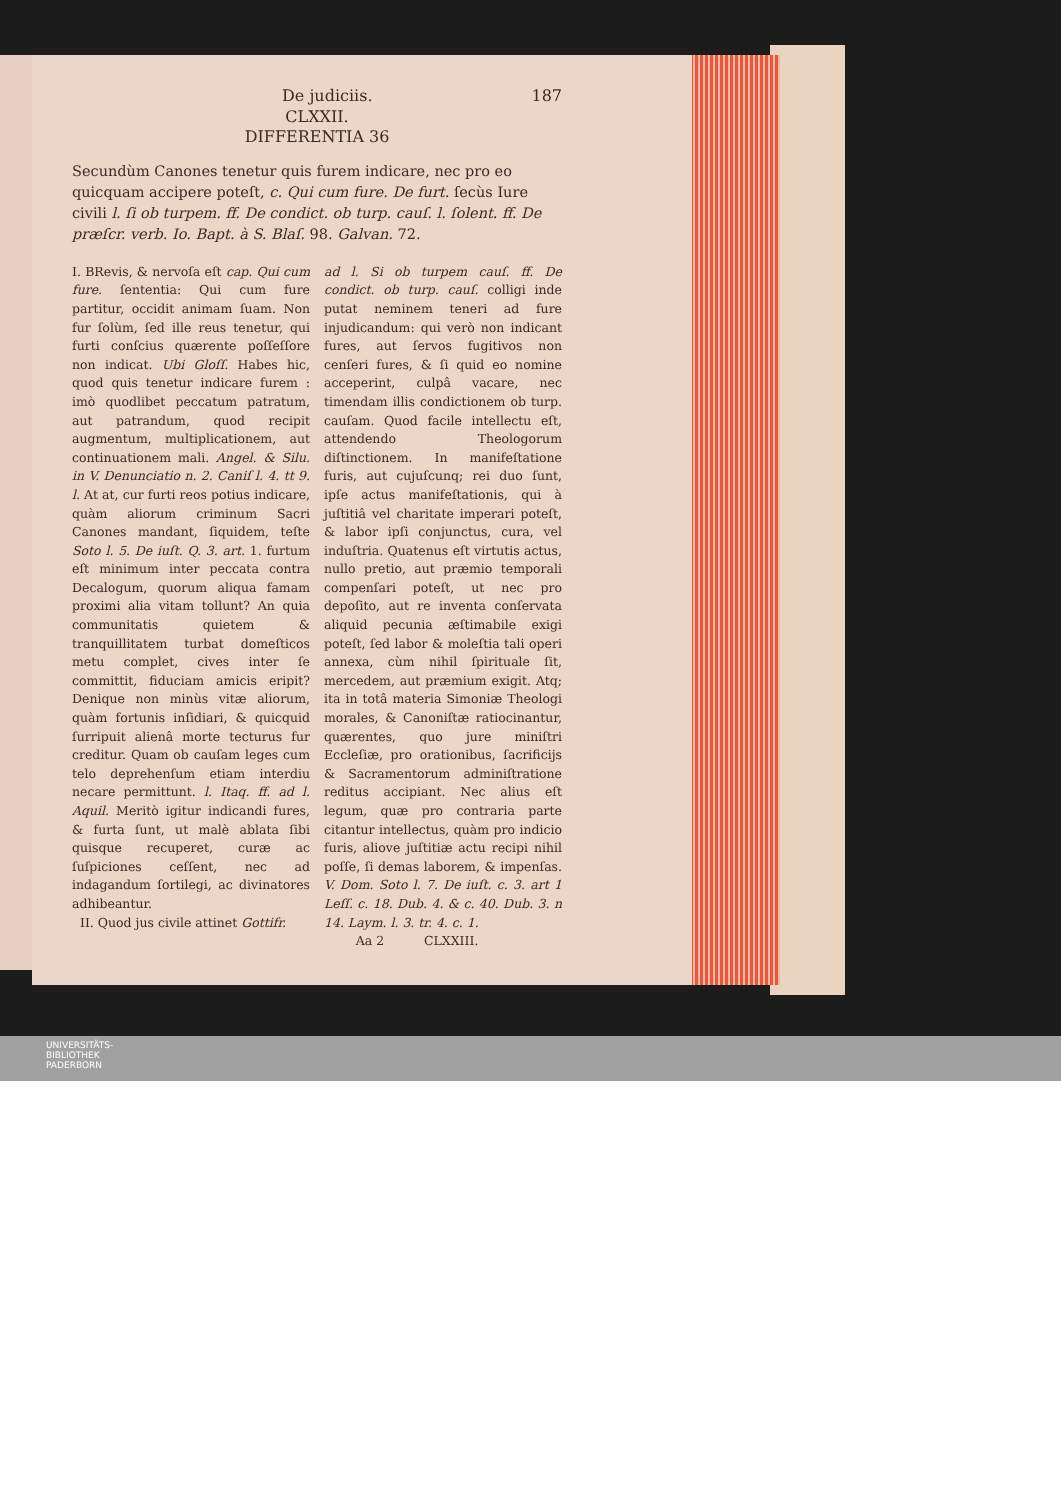De judiciis. 187
CLXXII.
DIFFERENTIA 36
Secundùm Canones tenetur quis furem indicare, nec pro eo quicquam accipere poteſt, c. Qui cum fure. De furt. ſecùs Iure civili l. ſi ob turpem. ff. De condict. ob turp. cauſ. l. ſolent. ff. De præſcr. verb. Io. Bapt. à S. Blaſ. 98. Galvan. 72.
I. BRevis, & nervoſa eſt cap. Qui cum fure. ſententia: Qui cum fure partitur, occidit animam ſuam. Non fur ſolùm, ſed ille reus tenetur, qui furti conſcius quærente poſſeſſore non indicat. Ubi Gloſſ. Habes hic, quod quis tenetur indicare furem : imò quodlibet peccatum patratum, aut patrandum, quod recipit augmentum, multiplicationem, aut continuationem mali. Angel. & Silu. in V. Denunciatio n. 2. Caniſ l. 4. tt 9. l. At at, cur furti reos potius indicare, quàm aliorum criminum Sacri Canones mandant, ſiquidem, teſte Soto l. 5. De iuſt. Q. 3. art. 1. furtum eſt minimum inter peccata contra Decalogum, quorum aliqua famam proximi alia vitam tollunt? An quia communitatis quietem & tranquillitatem turbat domeſticos metu complet, cives inter ſe committit, fiduciam amicis eripit? Denique non minùs vitæ aliorum, quàm fortunis inſidiari, & quicquid ſurripuit alienâ morte tecturus fur creditur. Quam ob cauſam leges cum telo deprehenſum etiam interdiu necare permittunt. l. Itaq. ff. ad l. Aquil. Meritò igitur indicandi fures, & furta ſunt, ut malè ablata ſibi quisque recuperet, curæ ac ſuſpiciones ceſſent, nec ad indagandum ſortilegi, ac divinatores adhibeantur.
II. Quod jus civile attinet Gottifr.
ad l. Si ob turpem cauſ. ff. De condict. ob turp. cauſ. colligi inde putat neminem teneri ad fure injudicandum: qui verò non indicant fures, aut ſervos fugitivos non cenſeri fures, & ſi quid eo nomine acceperint, culpâ vacare, nec timendam illis condictionem ob turp. cauſam. Quod facile intellectu eſt, attendendo Theologorum diſtinctionem. In manifeſtatione furis, aut cujuſcunq; rei duo ſunt, ipſe actus manifeſtationis, qui à juſtitiâ vel charitate imperari poteſt, & labor ipſi conjunctus, cura, vel induſtria. Quatenus eſt virtutis actus, nullo pretio, aut præmio temporali compenſari poteſt, ut nec pro depoſito, aut re inventa conſervata aliquid pecunia æſtimabile exigi poteſt, ſed labor & moleſtia tali operi annexa, cùm nihil ſpirituale ſit, mercedem, aut præmium exigit. Atq; ita in totâ materia Simoniæ Theologi morales, & Canoniſtæ ratiocinantur, quærentes, quo jure miniſtri Eccleſiæ, pro orationibus, ſacrificijs & Sacramentorum adminiſtratione reditus accipiant. Nec alius eſt legum, quæ pro contraria parte citantur intellectus, quàm pro indicio furis, aliove juſtitiæ actu recipi nihil poſſe, ſi demas laborem, & impenſas. V. Dom. Soto l. 7. De iuſt. c. 3. art 1 Leſſ. c. 18. Dub. 4. & c. 40. Dub. 3. n 14. Laym. l. 3. tr. 4. c. 1.
Aa 2 CLXXIII.
UNIVERSITÄTS-
BIBLIOTHEK
PADERBORN